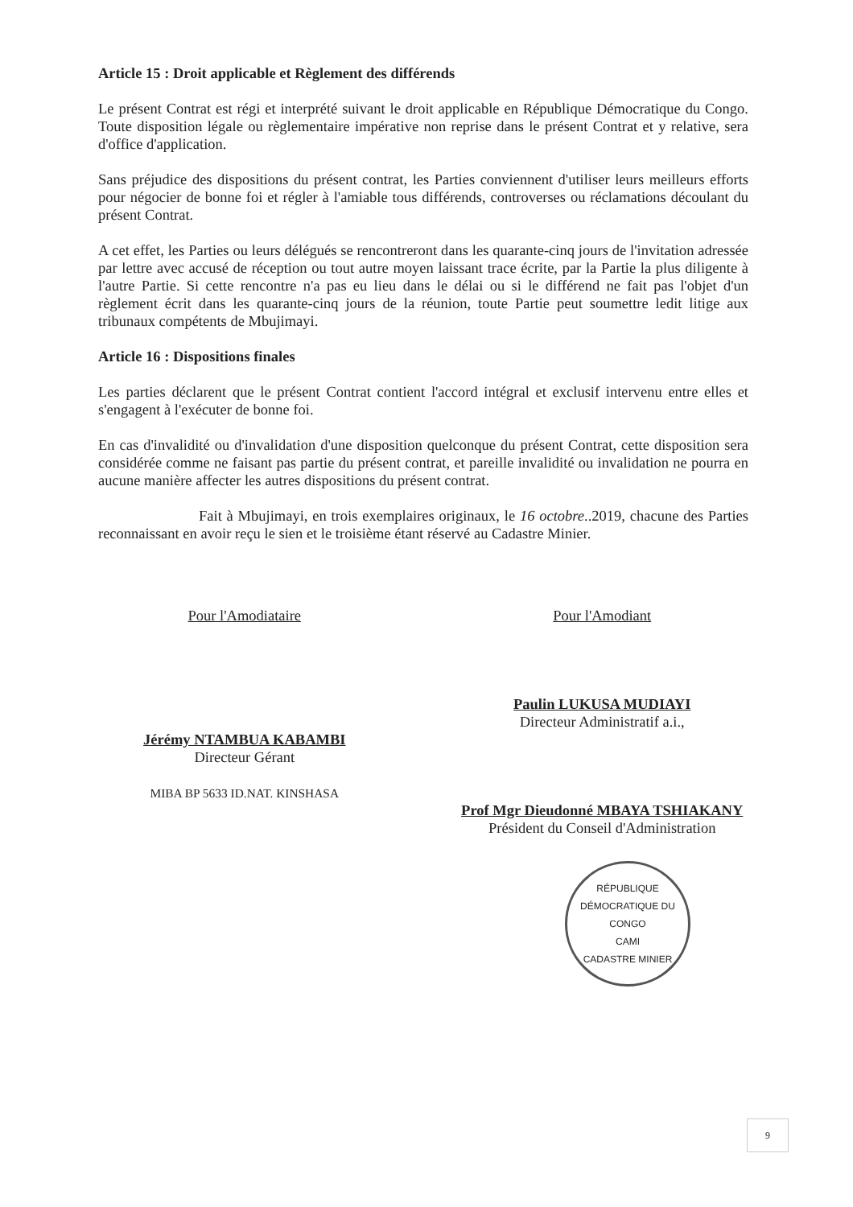Article 15 : Droit applicable et Règlement des différends
Le présent Contrat est régi et interprété suivant le droit applicable en République Démocratique du Congo. Toute disposition légale ou règlementaire impérative non reprise dans le présent Contrat et y relative, sera d'office d'application.
Sans préjudice des dispositions du présent contrat, les Parties conviennent d'utiliser leurs meilleurs efforts pour négocier de bonne foi et régler à l'amiable tous différends, controverses ou réclamations découlant du présent Contrat.
A cet effet, les Parties ou leurs délégués se rencontreront dans les quarante-cinq jours de l'invitation adressée par lettre avec accusé de réception ou tout autre moyen laissant trace écrite, par la Partie la plus diligente à l'autre Partie. Si cette rencontre n'a pas eu lieu dans le délai ou si le différend ne fait pas l'objet d'un règlement écrit dans les quarante-cinq jours de la réunion, toute Partie peut soumettre ledit litige aux tribunaux compétents de Mbujimayi.
Article 16 : Dispositions finales
Les parties déclarent que le présent Contrat contient l'accord intégral et exclusif intervenu entre elles et s'engagent à l'exécuter de bonne foi.
En cas d'invalidité ou d'invalidation d'une disposition quelconque du présent Contrat, cette disposition sera considérée comme ne faisant pas partie du présent contrat, et pareille invalidité ou invalidation ne pourra en aucune manière affecter les autres dispositions du présent contrat.
Fait à Mbujimayi, en trois exemplaires originaux, le 16 octobre..2019, chacune des Parties reconnaissant en avoir reçu le sien et le troisième étant réservé au Cadastre Minier.
Pour l'Amodiataire
Jérémy NTAMBUA KABAMBI
Directeur Gérant
MIBA BP 5633 ID.NAT. KINSHASA
Pour l'Amodiant
Paulin LUKUSA MUDIAYI
Directeur Administratif a.i.,
Prof Mgr Dieudonné MBAYA TSHIAKANY
Président du Conseil d'Administration
RÉPUBLIQUE DÉMOCRATIQUE DU CONGO
CAMI
CADASTRE MINIER
9